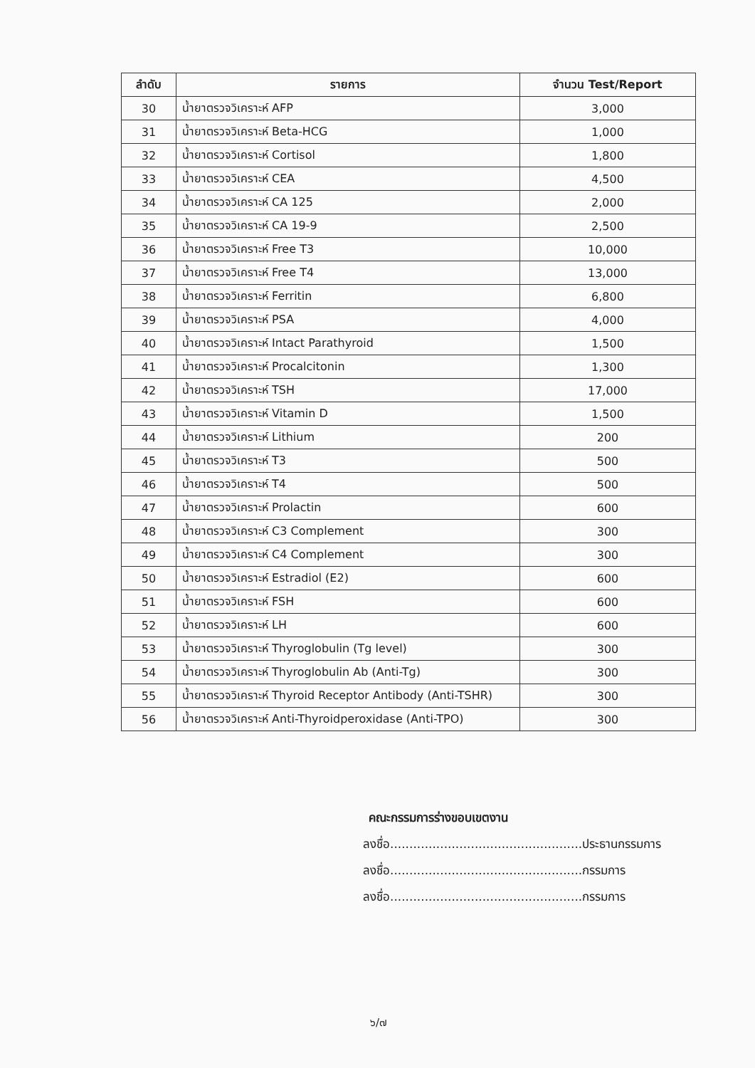| ลำดับ | รายการ | จำนวน Test/Report |
| --- | --- | --- |
| 30 | น้ำยาตรวจวิเคราะห์ AFP | 3,000 |
| 31 | น้ำยาตรวจวิเคราะห์ Beta-HCG | 1,000 |
| 32 | น้ำยาตรวจวิเคราะห์ Cortisol | 1,800 |
| 33 | น้ำยาตรวจวิเคราะห์ CEA | 4,500 |
| 34 | น้ำยาตรวจวิเคราะห์ CA 125 | 2,000 |
| 35 | น้ำยาตรวจวิเคราะห์ CA 19-9 | 2,500 |
| 36 | น้ำยาตรวจวิเคราะห์ Free T3 | 10,000 |
| 37 | น้ำยาตรวจวิเคราะห์ Free T4 | 13,000 |
| 38 | น้ำยาตรวจวิเคราะห์ Ferritin | 6,800 |
| 39 | น้ำยาตรวจวิเคราะห์ PSA | 4,000 |
| 40 | น้ำยาตรวจวิเคราะห์ Intact Parathyroid | 1,500 |
| 41 | น้ำยาตรวจวิเคราะห์ Procalcitonin | 1,300 |
| 42 | น้ำยาตรวจวิเคราะห์ TSH | 17,000 |
| 43 | น้ำยาตรวจวิเคราะห์ Vitamin D | 1,500 |
| 44 | น้ำยาตรวจวิเคราะห์ Lithium | 200 |
| 45 | น้ำยาตรวจวิเคราะห์ T3 | 500 |
| 46 | น้ำยาตรวจวิเคราะห์ T4 | 500 |
| 47 | น้ำยาตรวจวิเคราะห์ Prolactin | 600 |
| 48 | น้ำยาตรวจวิเคราะห์ C3 Complement | 300 |
| 49 | น้ำยาตรวจวิเคราะห์ C4 Complement | 300 |
| 50 | น้ำยาตรวจวิเคราะห์ Estradiol (E2) | 600 |
| 51 | น้ำยาตรวจวิเคราะห์ FSH | 600 |
| 52 | น้ำยาตรวจวิเคราะห์ LH | 600 |
| 53 | น้ำยาตรวจวิเคราะห์ Thyroglobulin (Tg level) | 300 |
| 54 | น้ำยาตรวจวิเคราะห์ Thyroglobulin Ab (Anti-Tg) | 300 |
| 55 | น้ำยาตรวจวิเคราะห์ Thyroid Receptor Antibody (Anti-TSHR) | 300 |
| 56 | น้ำยาตรวจวิเคราะห์ Anti-Thyroidperoxidase (Anti-TPO) | 300 |
คณะกรรมการร่างขอบเขตงาน
ลงชื่อ..................................................ประธานกรรมการ
ลงชื่อ..................................................กรรมการ
ลงชื่อ..................................................กรรมการ
๖/๗